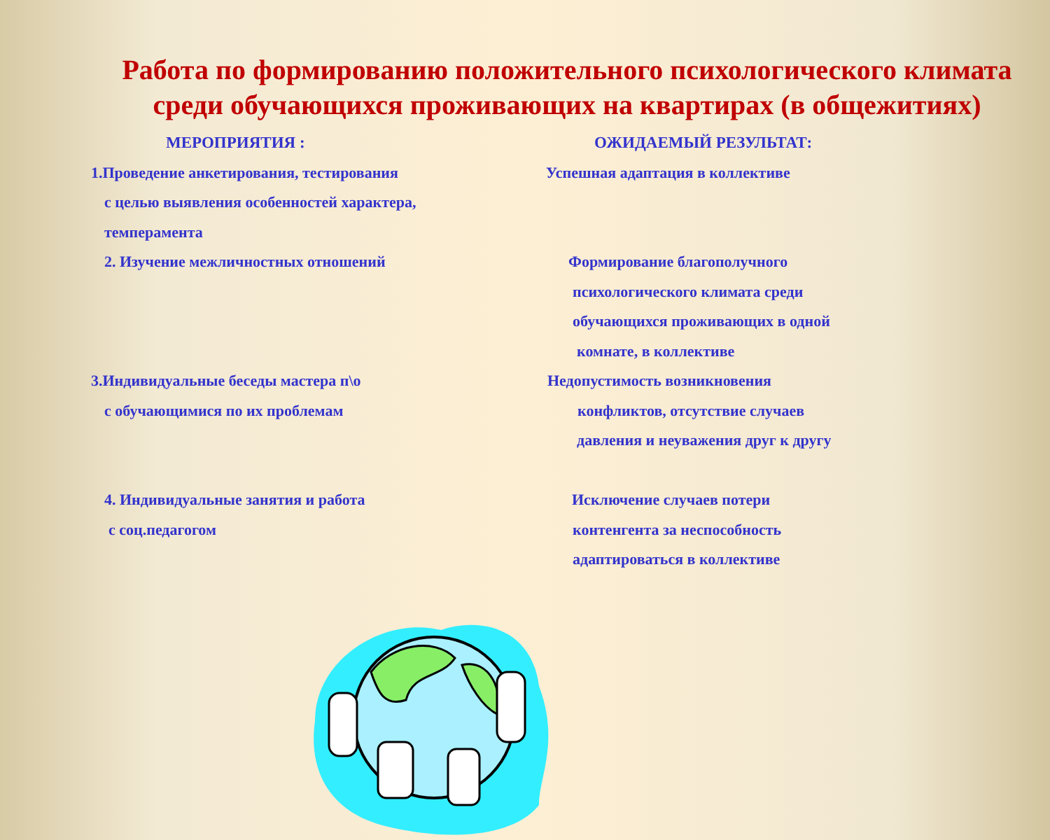Работа по формированию положительного психологического климата среди обучающихся проживающих на квартирах (в общежитиях)
МЕРОПРИЯТИЯ :
1.Проведение анкетирования, тестирования
с целью выявления особенностей характера,
темперамента
2. Изучение межличностных отношений
3.Индивидуальные беседы мастера п\о
с обучающимися по их проблемам
4. Индивидуальные занятия и работа
с соц.педагогом
ОЖИДАЕМЫЙ РЕЗУЛЬТАТ:
Успешная адаптация в коллективе
Формирование благополучного
психологического климата среди
обучающихся проживающих в одной
комнате, в коллективе
Недопустимость возникновения
конфликтов, отсутствие случаев
давления и неуважения друг к другу
Исключение случаев потери
контенгента за неспособность
адаптироваться в коллективе